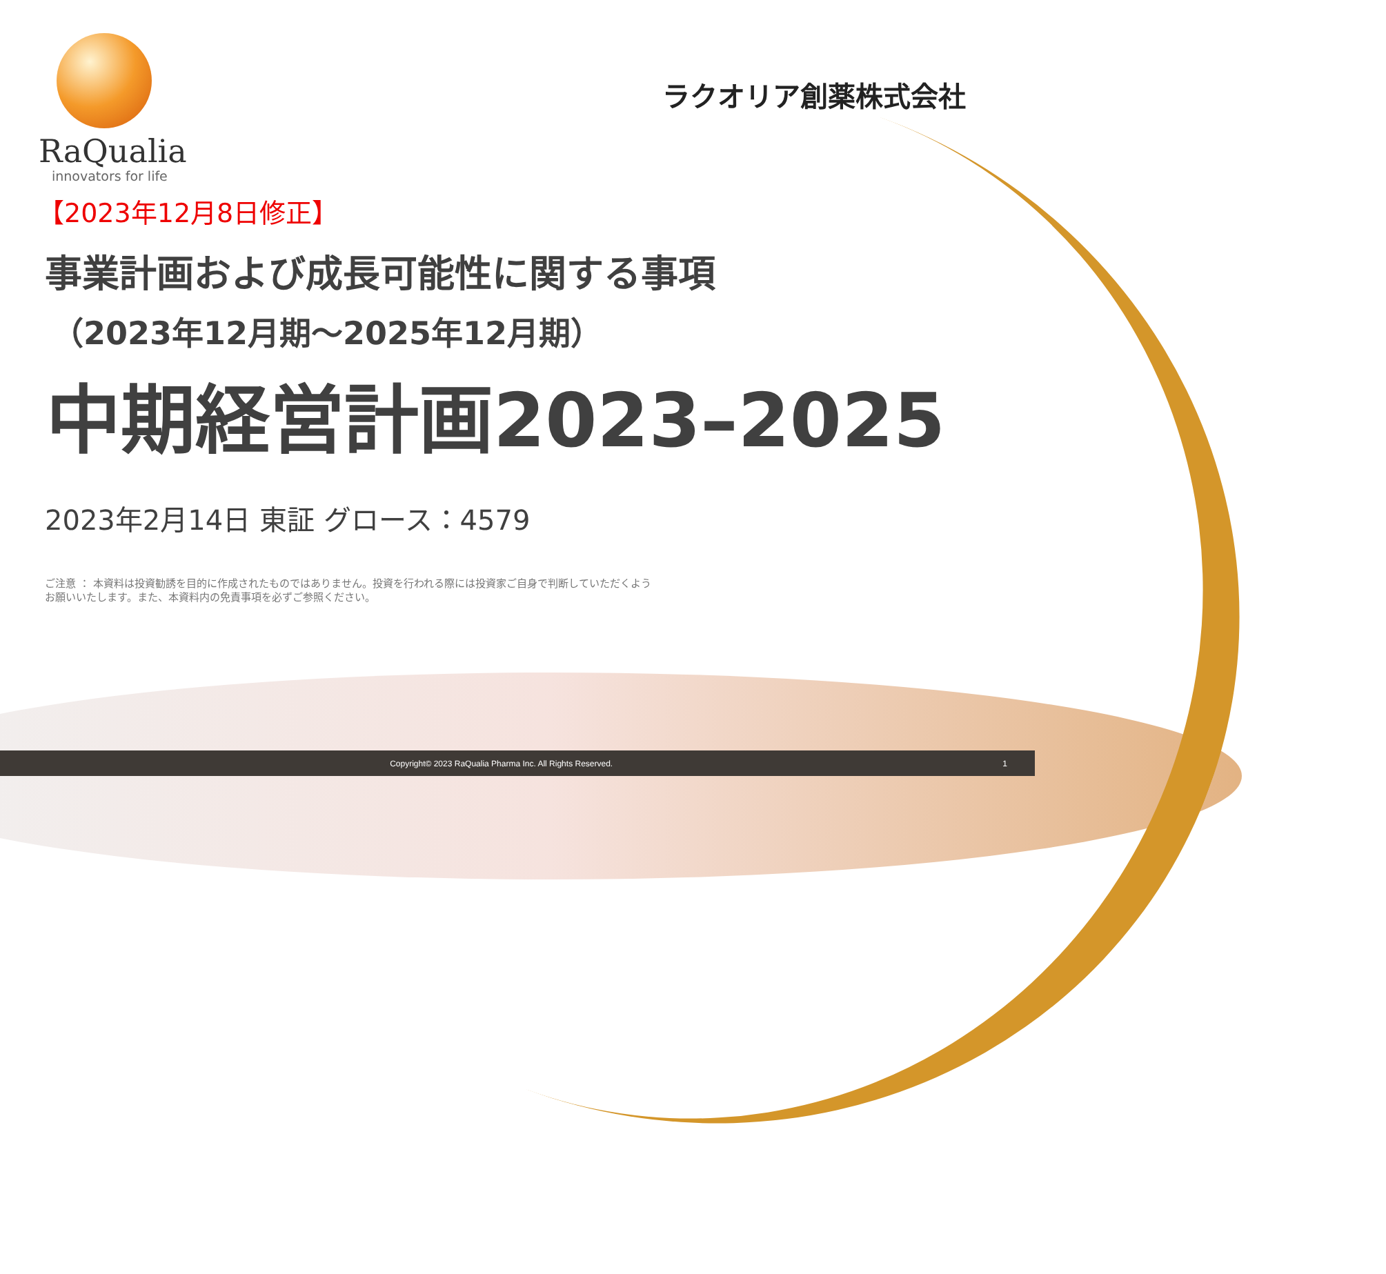RaQualia
innovators for life
ラクオリア創薬株式会社
【2023年12月8日修正】
事業計画および成長可能性に関する事項
（2023年12月期～2025年12月期）
中期経営計画2023–2025
2023年2月14日 東証 グロース：4579
ご注意 ： 本資料は投資勧誘を目的に作成されたものではありません。投資を行われる際には投資家ご自身で判断していただくよう
お願いいたします。また、本資料内の免責事項を必ずご参照ください。
Copyright© 2023 RaQualia Pharma Inc. All Rights Reserved. 1